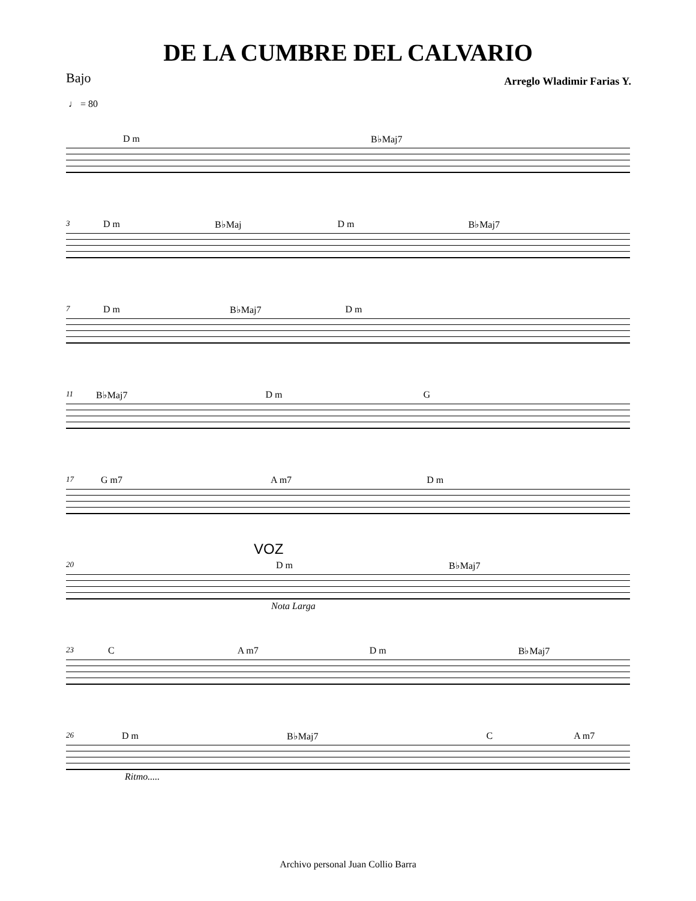DE LA CUMBRE DEL CALVARIO
Bajo
Arreglo Wladimir Farias Y.
♩ = 80
D m B♭Maj7
3 D m B♭Maj D m B♭Maj7
7 D m B♭Maj7 D m
11 B♭Maj7 D m G
17 G m7 A m7 D m
VOZ
20 D m B♭Maj7
Nota Larga
23 C A m7 D m B♭Maj7
26 D m B♭Maj7 C A m7
Ritmo.....
Archivo personal Juan Collio Barra